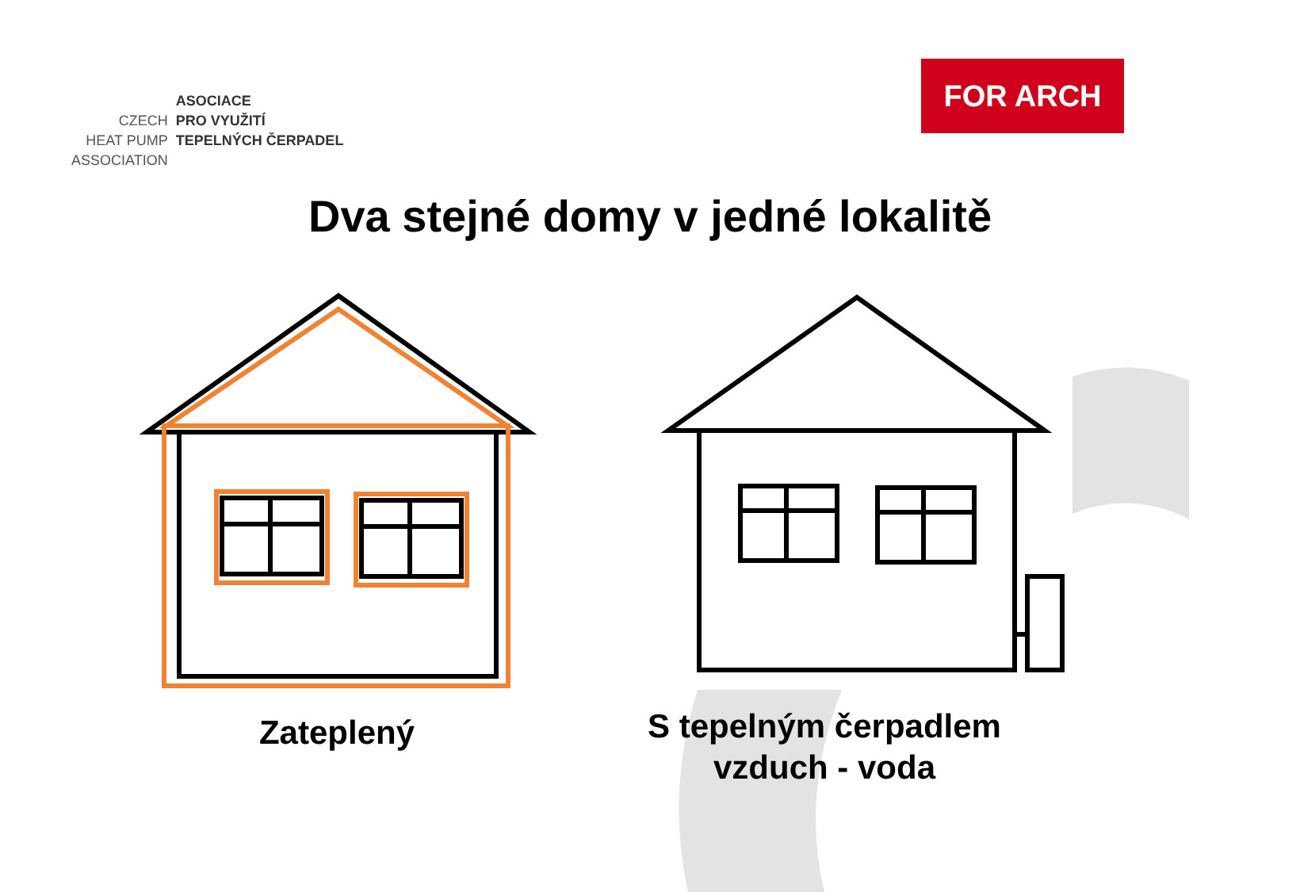CZECH
HEAT PUMP
ASSOCIATION
ASOCIACE
PRO VYUŽITÍ
TEPELNÝCH ČERPADEL
FOR ARCH
Dva stejné domy v jedné lokalitě
Zateplený
S tepelným čerpadlem
vzduch - voda